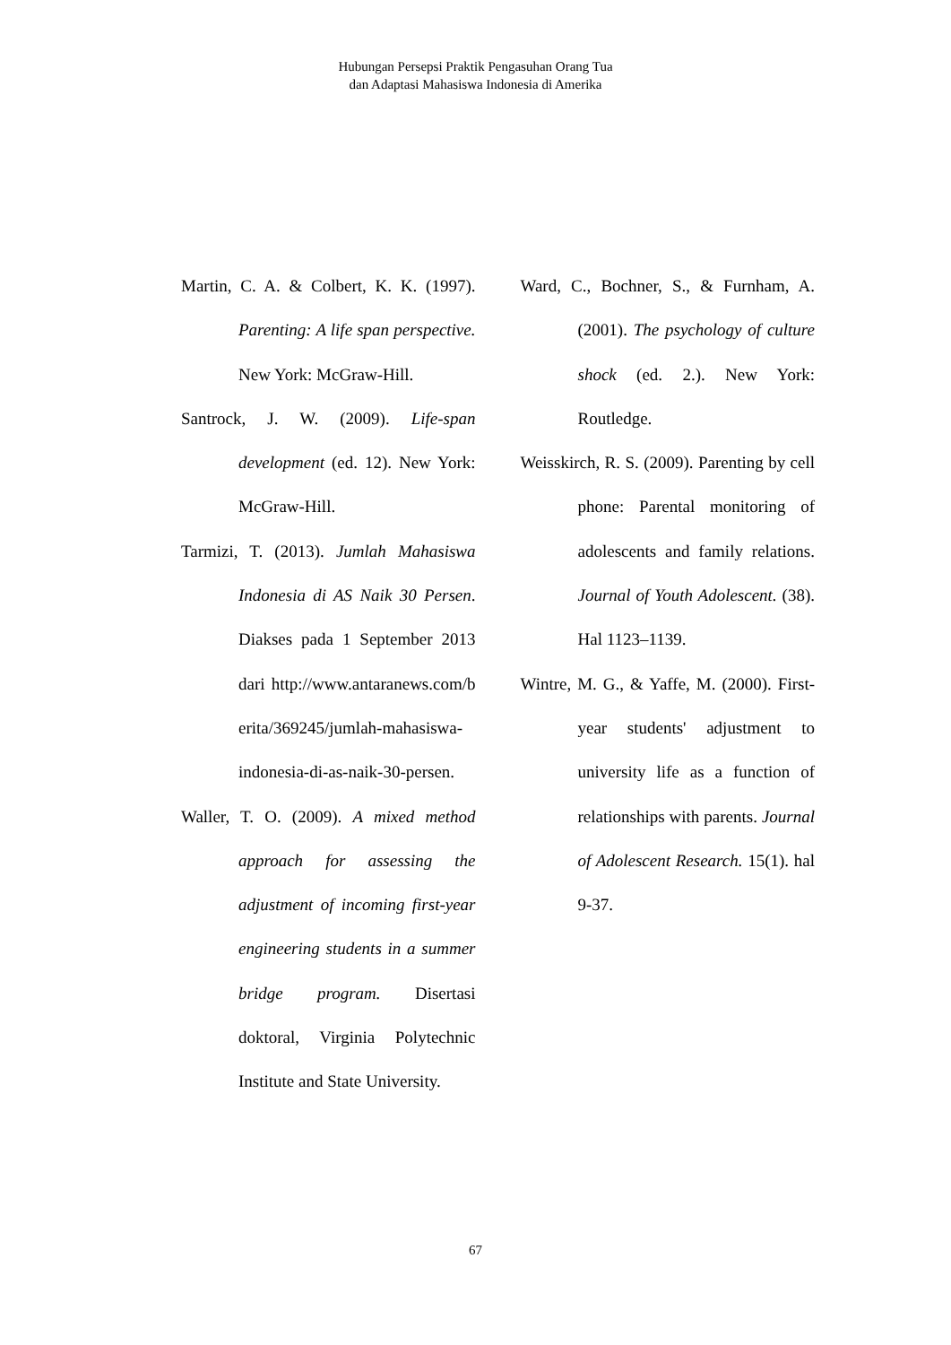Hubungan Persepsi Praktik Pengasuhan Orang Tua
dan Adaptasi Mahasiswa Indonesia di Amerika
Martin, C. A. & Colbert, K. K. (1997). Parenting: A life span perspective. New York: McGraw-Hill.
Santrock, J. W. (2009). Life-span development (ed. 12). New York: McGraw-Hill.
Tarmizi, T. (2013). Jumlah Mahasiswa Indonesia di AS Naik 30 Persen. Diakses pada 1 September 2013 dari http://www.antaranews.com/b erita/369245/jumlah-mahasiswa-indonesia-di-as-naik-30-persen.
Waller, T. O. (2009). A mixed method approach for assessing the adjustment of incoming first-year engineering students in a summer bridge program. Disertasi doktoral, Virginia Polytechnic Institute and State University.
Ward, C., Bochner, S., & Furnham, A. (2001). The psychology of culture shock (ed. 2.). New York: Routledge.
Weisskirch, R. S. (2009). Parenting by cell phone: Parental monitoring of adolescents and family relations. Journal of Youth Adolescent. (38). Hal 1123–1139.
Wintre, M. G., & Yaffe, M. (2000). First-year students' adjustment to university life as a function of relationships with parents. Journal of Adolescent Research. 15(1). hal 9-37.
67